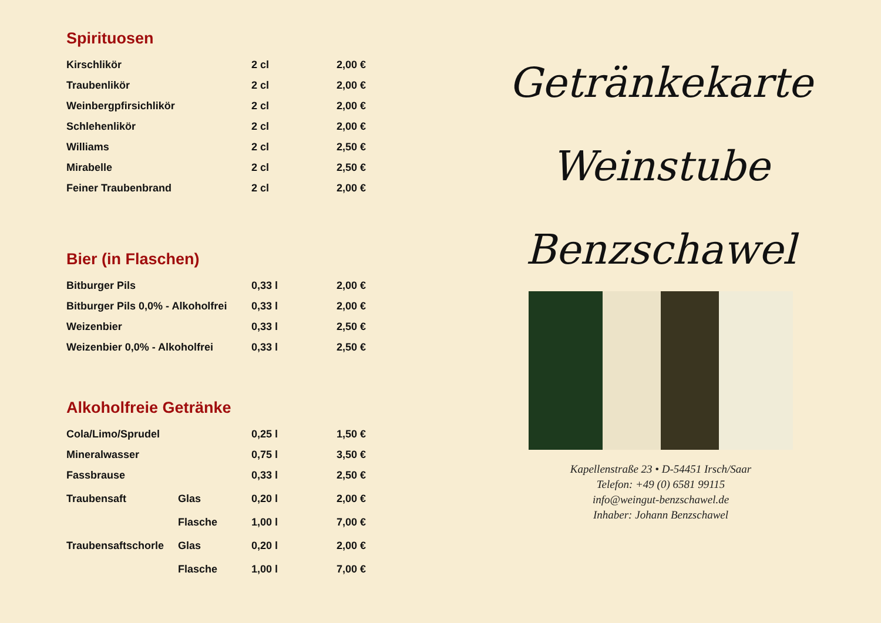Spirituosen
| Kirschlikör | 2 cl | 2,00 € |
| Traubenlikör | 2 cl | 2,00 € |
| Weinbergpfirsichlikör | 2 cl | 2,00 € |
| Schlehenlikör | 2 cl | 2,00 € |
| Williams | 2 cl | 2,50 € |
| Mirabelle | 2 cl | 2,50 € |
| Feiner Traubenbrand | 2 cl | 2,00 € |
Bier (in Flaschen)
| Bitburger Pils | 0,33 l | 2,00 € |
| Bitburger Pils 0,0% - Alkoholfrei | 0,33 l | 2,00 € |
| Weizenbier | 0,33 l | 2,50 € |
| Weizenbier 0,0% - Alkoholfrei | 0,33 l | 2,50 € |
Alkoholfreie Getränke
| Cola/Limo/Sprudel | | 0,25 l | 1,50 € |
| Mineralwasser | | 0,75 l | 3,50 € |
| Fassbrause | | 0,33 l | 2,50 € |
| Traubensaft | Glas | 0,20 l | 2,00 € |
| | Flasche | 1,00 l | 7,00 € |
| Traubensaftschorle | Glas | 0,20 l | 2,00 € |
| | Flasche | 1,00 l | 7,00 € |
Getränkekarte
Weinstube
Benzschawel
Kapellenstraße 23 • D-54451 Irsch/Saar
Telefon: +49 (0) 6581 99115
info@weingut-benzschawel.de
Inhaber: Johann Benzschawel